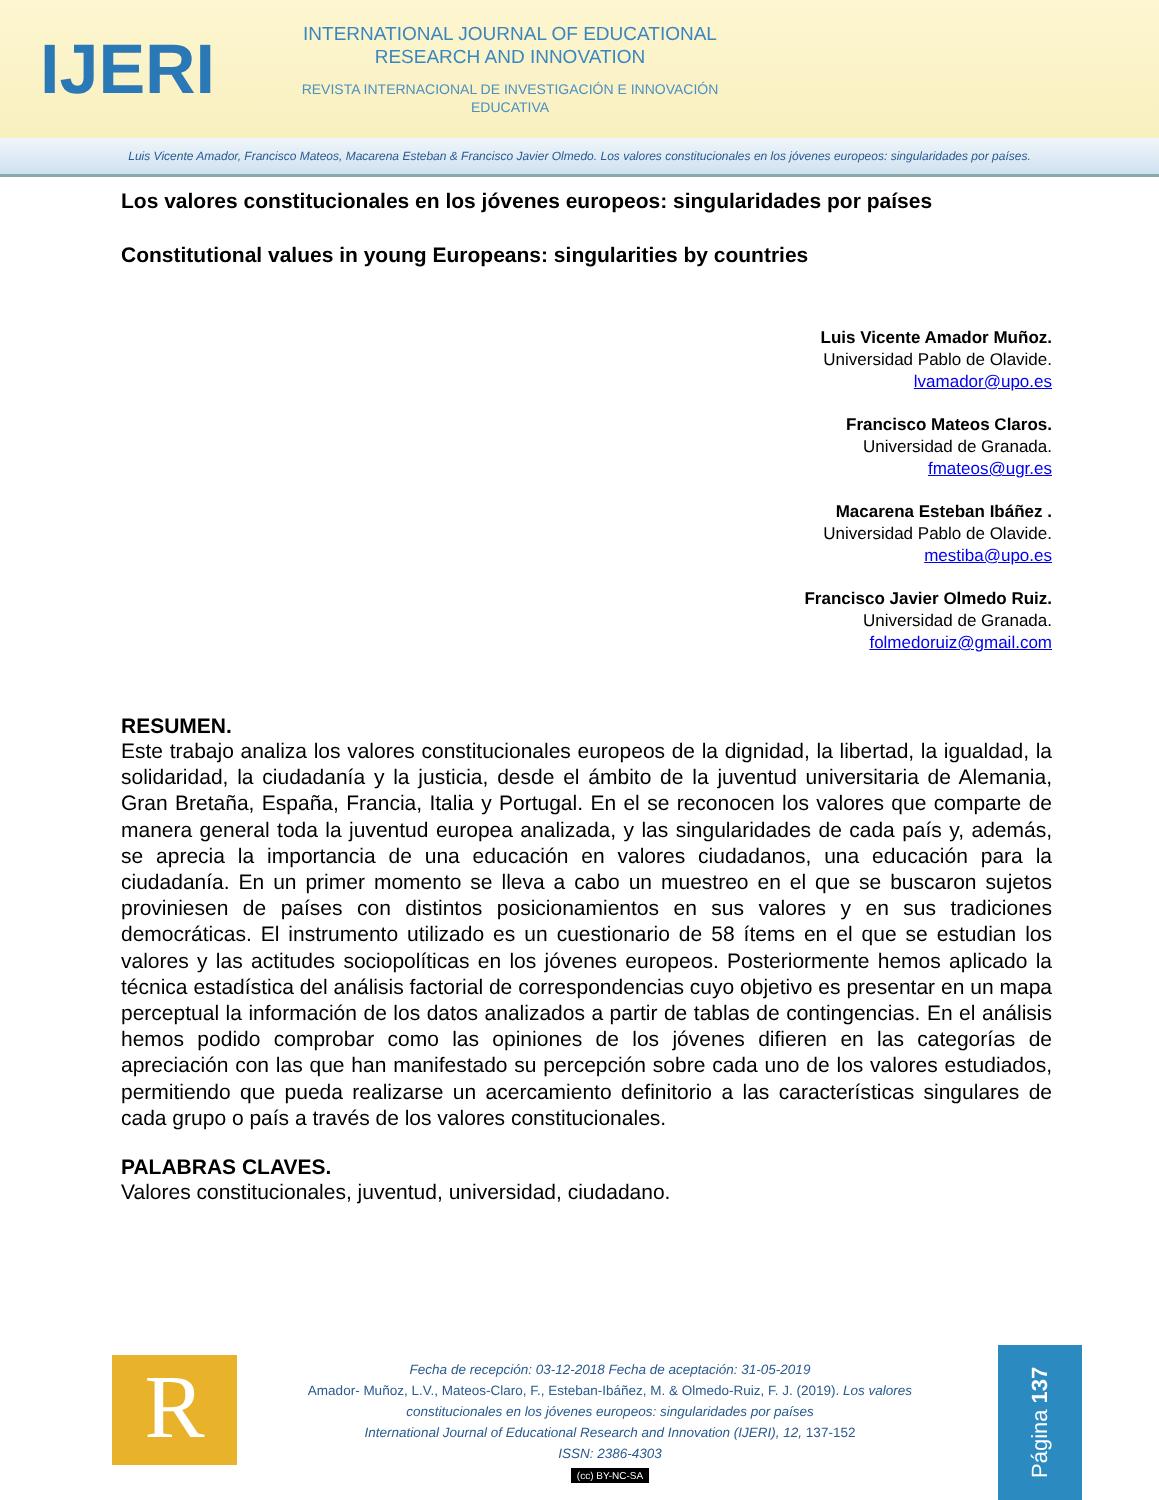IJERI
INTERNATIONAL JOURNAL OF EDUCATIONAL RESEARCH AND INNOVATION
REVISTA INTERNACIONAL DE INVESTIGACIÓN E INNOVACIÓN EDUCATIVA
Luis Vicente Amador, Francisco Mateos, Macarena Esteban & Francisco Javier Olmedo. Los valores constitucionales en los jóvenes europeos: singularidades por países.
Los valores constitucionales en los jóvenes europeos: singularidades por países
Constitutional values in young Europeans: singularities by countries
Luis Vicente Amador Muñoz.
Universidad Pablo de Olavide.
lvamador@upo.es
Francisco Mateos Claros.
Universidad de Granada.
fmateos@ugr.es
Macarena Esteban Ibáñez .
Universidad Pablo de Olavide.
mestiba@upo.es
Francisco Javier Olmedo Ruiz.
Universidad de Granada.
folmedoruiz@gmail.com
RESUMEN.
Este trabajo analiza los valores constitucionales europeos de la dignidad, la libertad, la igualdad, la solidaridad, la ciudadanía y la justicia, desde el ámbito de la juventud universitaria de Alemania, Gran Bretaña, España, Francia, Italia y Portugal. En el se reconocen los valores que comparte de manera general toda la juventud europea analizada, y las singularidades de cada país y, además, se aprecia la importancia de una educación en valores ciudadanos, una educación para la ciudadanía. En un primer momento se lleva a cabo un muestreo en el que se buscaron sujetos proviniesen de países con distintos posicionamientos en sus valores y en sus tradiciones democráticas. El instrumento utilizado es un cuestionario de 58 ítems en el que se estudian los valores y las actitudes sociopolíticas en los jóvenes europeos. Posteriormente hemos aplicado la técnica estadística del análisis factorial de correspondencias cuyo objetivo es presentar en un mapa perceptual la información de los datos analizados a partir de tablas de contingencias. En el análisis hemos podido comprobar como las opiniones de los jóvenes difieren en las categorías de apreciación con las que han manifestado su percepción sobre cada uno de los valores estudiados, permitiendo que pueda realizarse un acercamiento definitorio a las características singulares de cada grupo o país a través de los valores constitucionales.
PALABRAS CLAVES.
Valores constitucionales, juventud, universidad, ciudadano.
R
Fecha de recepción: 03-12-2018 Fecha de aceptación: 31-05-2019
Amador- Muñoz, L.V., Mateos-Claro, F., Esteban-Ibáñez, M. & Olmedo-Ruiz, F. J. (2019). Los valores constitucionales en los jóvenes europeos: singularidades por países
International Journal of Educational Research and Innovation (IJERI), 12, 137-152
ISSN: 2386-4303
(cc) BY-NC-SA
Página 137